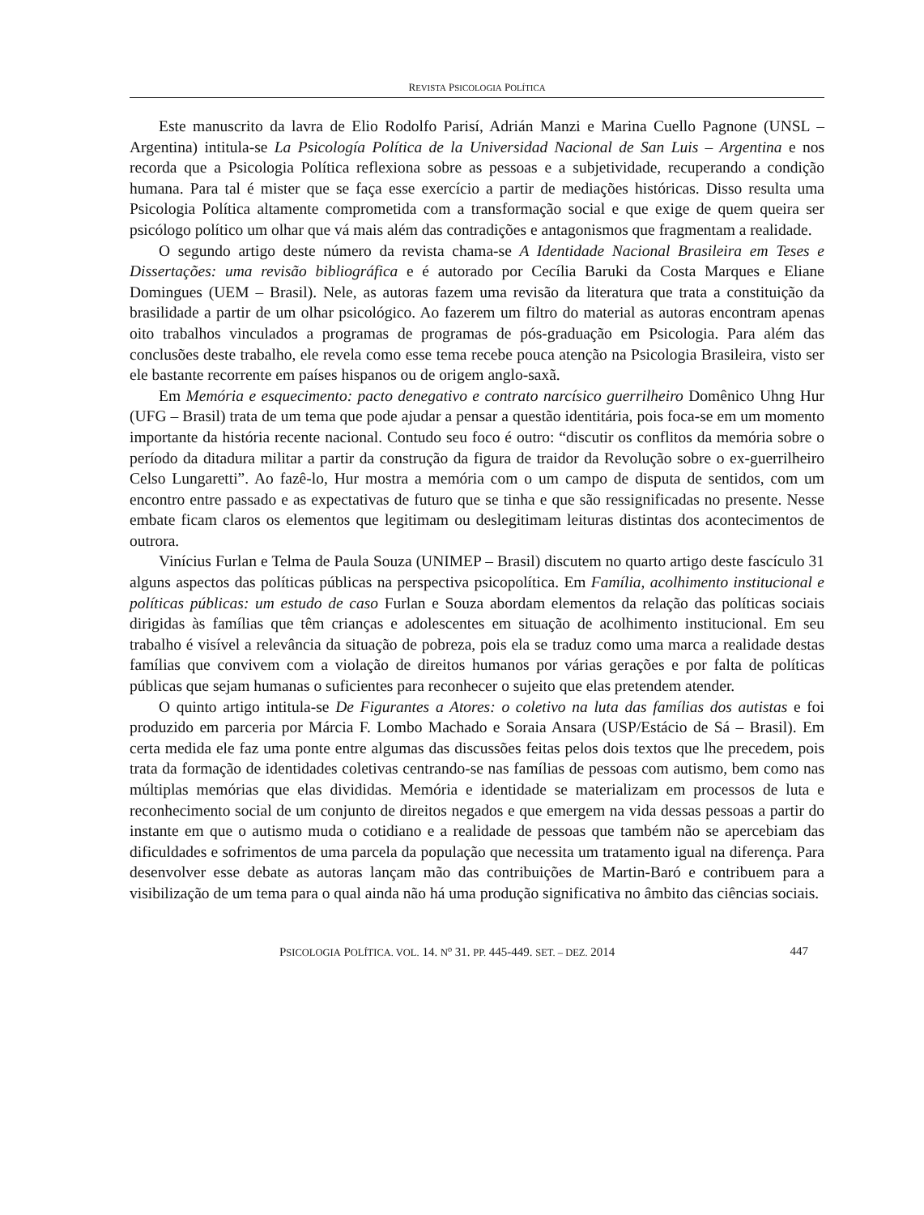REVISTA PSICOLOGIA POLÍTICA
Este manuscrito da lavra de Elio Rodolfo Parisí, Adrián Manzi e Marina Cuello Pagnone (UNSL – Argentina) intitula-se La Psicología Política de la Universidad Nacional de San Luis – Argentina e nos recorda que a Psicologia Política reflexiona sobre as pessoas e a subjetividade, recuperando a condição humana. Para tal é mister que se faça esse exercício a partir de mediações históricas. Disso resulta uma Psicologia Política altamente comprometida com a transformação social e que exige de quem queira ser psicólogo político um olhar que vá mais além das contradições e antagonismos que fragmentam a realidade.
O segundo artigo deste número da revista chama-se A Identidade Nacional Brasileira em Teses e Dissertações: uma revisão bibliográfica e é autorado por Cecília Baruki da Costa Marques e Eliane Domingues (UEM – Brasil). Nele, as autoras fazem uma revisão da literatura que trata a constituição da brasilidade a partir de um olhar psicológico. Ao fazerem um filtro do material as autoras encontram apenas oito trabalhos vinculados a programas de programas de pós-graduação em Psicologia. Para além das conclusões deste trabalho, ele revela como esse tema recebe pouca atenção na Psicologia Brasileira, visto ser ele bastante recorrente em países hispanos ou de origem anglo-saxã.
Em Memória e esquecimento: pacto denegativo e contrato narcísico guerrilheiro Domênico Uhng Hur (UFG – Brasil) trata de um tema que pode ajudar a pensar a questão identitária, pois foca-se em um momento importante da história recente nacional. Contudo seu foco é outro: “discutir os conflitos da memória sobre o período da ditadura militar a partir da construção da figura de traidor da Revolução sobre o ex-guerrilheiro Celso Lungaretti”. Ao fazê-lo, Hur mostra a memória com o um campo de disputa de sentidos, com um encontro entre passado e as expectativas de futuro que se tinha e que são ressignificadas no presente. Nesse embate ficam claros os elementos que legitimam ou deslegitimam leituras distintas dos acontecimentos de outrora.
Vinícius Furlan e Telma de Paula Souza (UNIMEP – Brasil) discutem no quarto artigo deste fascículo 31 alguns aspectos das políticas públicas na perspectiva psicopolítica. Em Família, acolhimento institucional e políticas públicas: um estudo de caso Furlan e Souza abordam elementos da relação das políticas sociais dirigidas às famílias que têm crianças e adolescentes em situação de acolhimento institucional. Em seu trabalho é visível a relevância da situação de pobreza, pois ela se traduz como uma marca a realidade destas famílias que convivem com a violação de direitos humanos por várias gerações e por falta de políticas públicas que sejam humanas o suficientes para reconhecer o sujeito que elas pretendem atender.
O quinto artigo intitula-se De Figurantes a Atores: o coletivo na luta das famílias dos autistas e foi produzido em parceria por Márcia F. Lombo Machado e Soraia Ansara (USP/Estácio de Sá – Brasil). Em certa medida ele faz uma ponte entre algumas das discussões feitas pelos dois textos que lhe precedem, pois trata da formação de identidades coletivas centrando-se nas famílias de pessoas com autismo, bem como nas múltiplas memórias que elas divididas. Memória e identidade se materializam em processos de luta e reconhecimento social de um conjunto de direitos negados e que emergem na vida dessas pessoas a partir do instante em que o autismo muda o cotidiano e a realidade de pessoas que também não se apercebiam das dificuldades e sofrimentos de uma parcela da população que necessita um tratamento igual na diferença. Para desenvolver esse debate as autoras lançam mão das contribuições de Martin-Baró e contribuem para a visibilização de um tema para o qual ainda não há uma produção significativa no âmbito das ciências sociais.
PSICOLOGIA POLÍTICA. VOL. 14. N<sup>o</sup> 31. PP. 445-449. SET. – DEZ. 2014 447